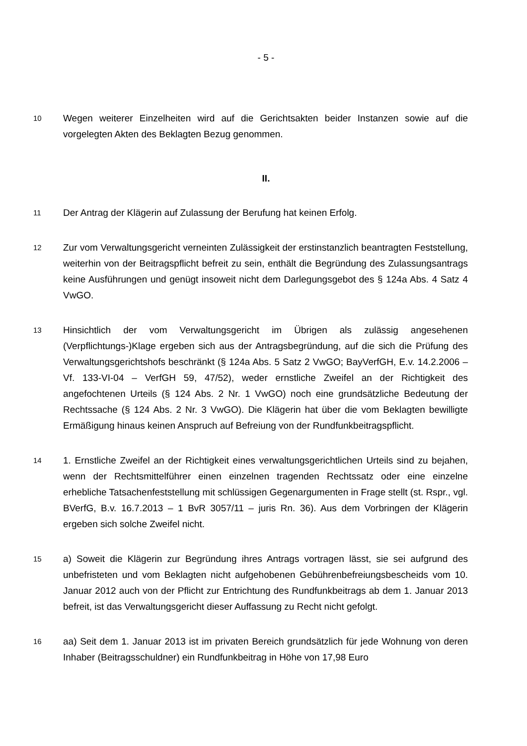- 5 -
10
Wegen weiterer Einzelheiten wird auf die Gerichtsakten beider Instanzen sowie auf die vorgelegten Akten des Beklagten Bezug genommen.
II.
11
Der Antrag der Klägerin auf Zulassung der Berufung hat keinen Erfolg.
12
Zur vom Verwaltungsgericht verneinten Zulässigkeit der erstinstanzlich beantragten Feststellung, weiterhin von der Beitragspflicht befreit zu sein, enthält die Begründung des Zulassungsantrags keine Ausführungen und genügt insoweit nicht dem Darlegungsgebot des § 124a Abs. 4 Satz 4 VwGO.
13
Hinsichtlich der vom Verwaltungsgericht im Übrigen als zulässig angesehenen (Verpflichtungs-)Klage ergeben sich aus der Antragsbegründung, auf die sich die Prüfung des Verwaltungsgerichtshofs beschränkt (§ 124a Abs. 5 Satz 2 VwGO; BayVerfGH, E.v. 14.2.2006 – Vf. 133-VI-04 – VerfGH 59, 47/52), weder ernstliche Zweifel an der Richtigkeit des angefochtenen Urteils (§ 124 Abs. 2 Nr. 1 VwGO) noch eine grundsätzliche Bedeutung der Rechtssache (§ 124 Abs. 2 Nr. 3 VwGO). Die Klägerin hat über die vom Beklagten bewilligte Ermäßigung hinaus keinen Anspruch auf Befreiung von der Rundfunkbeitragspflicht.
14
1. Ernstliche Zweifel an der Richtigkeit eines verwaltungsgerichtlichen Urteils sind zu bejahen, wenn der Rechtsmittelführer einen einzelnen tragenden Rechtssatz oder eine einzelne erhebliche Tatsachenfeststellung mit schlüssigen Gegenargumenten in Frage stellt (st. Rspr., vgl. BVerfG, B.v. 16.7.2013 – 1 BvR 3057/11 – juris Rn. 36). Aus dem Vorbringen der Klägerin ergeben sich solche Zweifel nicht.
15
a) Soweit die Klägerin zur Begründung ihres Antrags vortragen lässt, sie sei aufgrund des unbefristeten und vom Beklagten nicht aufgehobenen Gebührenbefreiungsbescheids vom 10. Januar 2012 auch von der Pflicht zur Entrichtung des Rundfunkbeitrags ab dem 1. Januar 2013 befreit, ist das Verwaltungsgericht dieser Auffassung zu Recht nicht gefolgt.
16
aa) Seit dem 1. Januar 2013 ist im privaten Bereich grundsätzlich für jede Wohnung von deren Inhaber (Beitragsschuldner) ein Rundfunkbeitrag in Höhe von 17,98 Euro